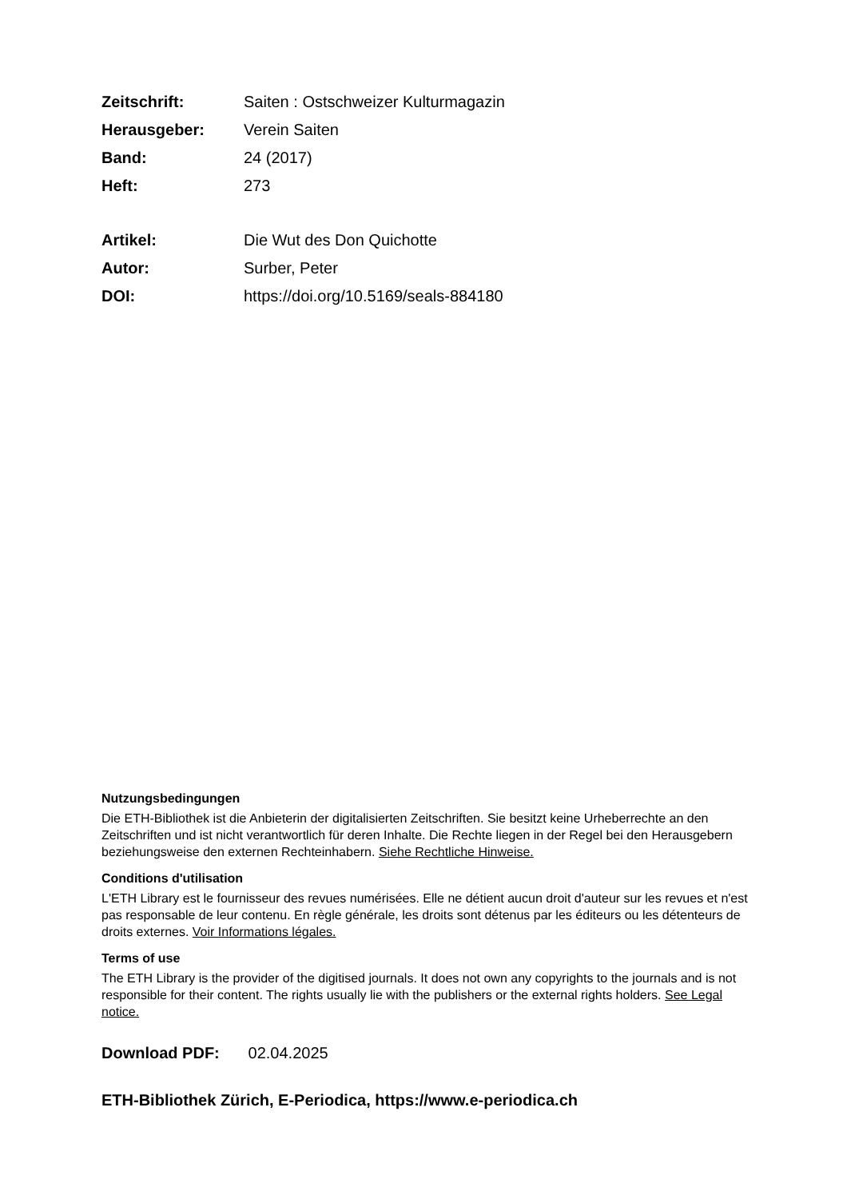Zeitschrift: Saiten : Ostschweizer Kulturmagazin
Herausgeber: Verein Saiten
Band: 24 (2017)
Heft: 273
Artikel: Die Wut des Don Quichotte
Autor: Surber, Peter
DOI: https://doi.org/10.5169/seals-884180
Nutzungsbedingungen
Die ETH-Bibliothek ist die Anbieterin der digitalisierten Zeitschriften. Sie besitzt keine Urheberrechte an den Zeitschriften und ist nicht verantwortlich für deren Inhalte. Die Rechte liegen in der Regel bei den Herausgebern beziehungsweise den externen Rechteinhabern. Siehe Rechtliche Hinweise.
Conditions d'utilisation
L'ETH Library est le fournisseur des revues numérisées. Elle ne détient aucun droit d'auteur sur les revues et n'est pas responsable de leur contenu. En règle générale, les droits sont détenus par les éditeurs ou les détenteurs de droits externes. Voir Informations légales.
Terms of use
The ETH Library is the provider of the digitised journals. It does not own any copyrights to the journals and is not responsible for their content. The rights usually lie with the publishers or the external rights holders. See Legal notice.
Download PDF: 02.04.2025
ETH-Bibliothek Zürich, E-Periodica, https://www.e-periodica.ch